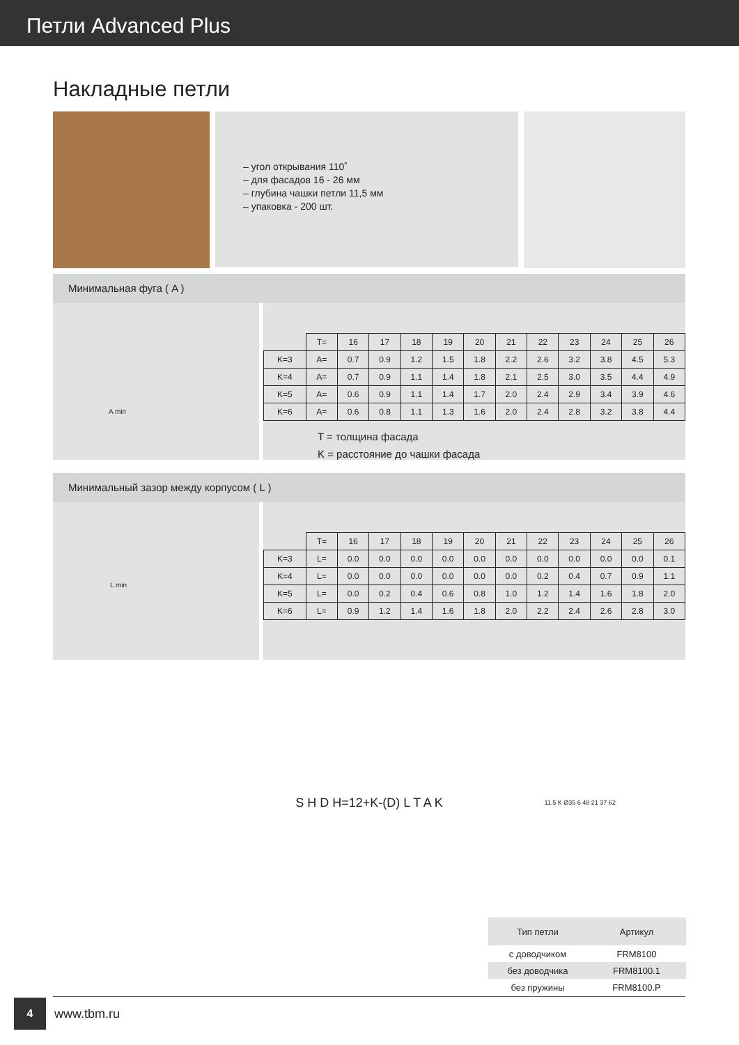Петли Advanced Plus
Накладные петли
– угол открывания 110˚
– для фасадов 16 - 26 мм
– глубина чашки петли 11,5 мм
– упаковка - 200 шт.
Минимальная фуга ( A )
A min
| | T= | 16 | 17 | 18 | 19 | 20 | 21 | 22 | 23 | 24 | 25 | 26 |
| K=3 | A= | 0.7 | 0.9 | 1.2 | 1.5 | 1.8 | 2.2 | 2.6 | 3.2 | 3.8 | 4.5 | 5.3 |
| K=4 | A= | 0.7 | 0.9 | 1.1 | 1.4 | 1.8 | 2.1 | 2.5 | 3.0 | 3.5 | 4.4 | 4.9 |
| K=5 | A= | 0.6 | 0.9 | 1.1 | 1.4 | 1.7 | 2.0 | 2.4 | 2.9 | 3.4 | 3.9 | 4.6 |
| K=6 | A= | 0.6 | 0.8 | 1.1 | 1.3 | 1.6 | 2.0 | 2.4 | 2.8 | 3.2 | 3.8 | 4.4 |
T = толщина фасада
K = расстояние до чашки фасада
Минимальный зазор между корпусом ( L )
L min
| | T= | 16 | 17 | 18 | 19 | 20 | 21 | 22 | 23 | 24 | 25 | 26 |
| K=3 | L= | 0.0 | 0.0 | 0.0 | 0.0 | 0.0 | 0.0 | 0.0 | 0.0 | 0.0 | 0.0 | 0.1 |
| K=4 | L= | 0.0 | 0.0 | 0.0 | 0.0 | 0.0 | 0.0 | 0.2 | 0.4 | 0.7 | 0.9 | 1.1 |
| K=5 | L= | 0.0 | 0.2 | 0.4 | 0.6 | 0.8 | 1.0 | 1.2 | 1.4 | 1.6 | 1.8 | 2.0 |
| K=6 | L= | 0.9 | 1.2 | 1.4 | 1.6 | 1.8 | 2.0 | 2.2 | 2.4 | 2.6 | 2.8 | 3.0 |
S H D H=12+K-(D) L T A K
11.5 K Ø35 6 48 21 37 62
| Тип петли | Артикул |
| --- | --- |
| с доводчиком | FRM8100 |
| без доводчика | FRM8100.1 |
| без пружины | FRM8100.P |
4
www.tbm.ru